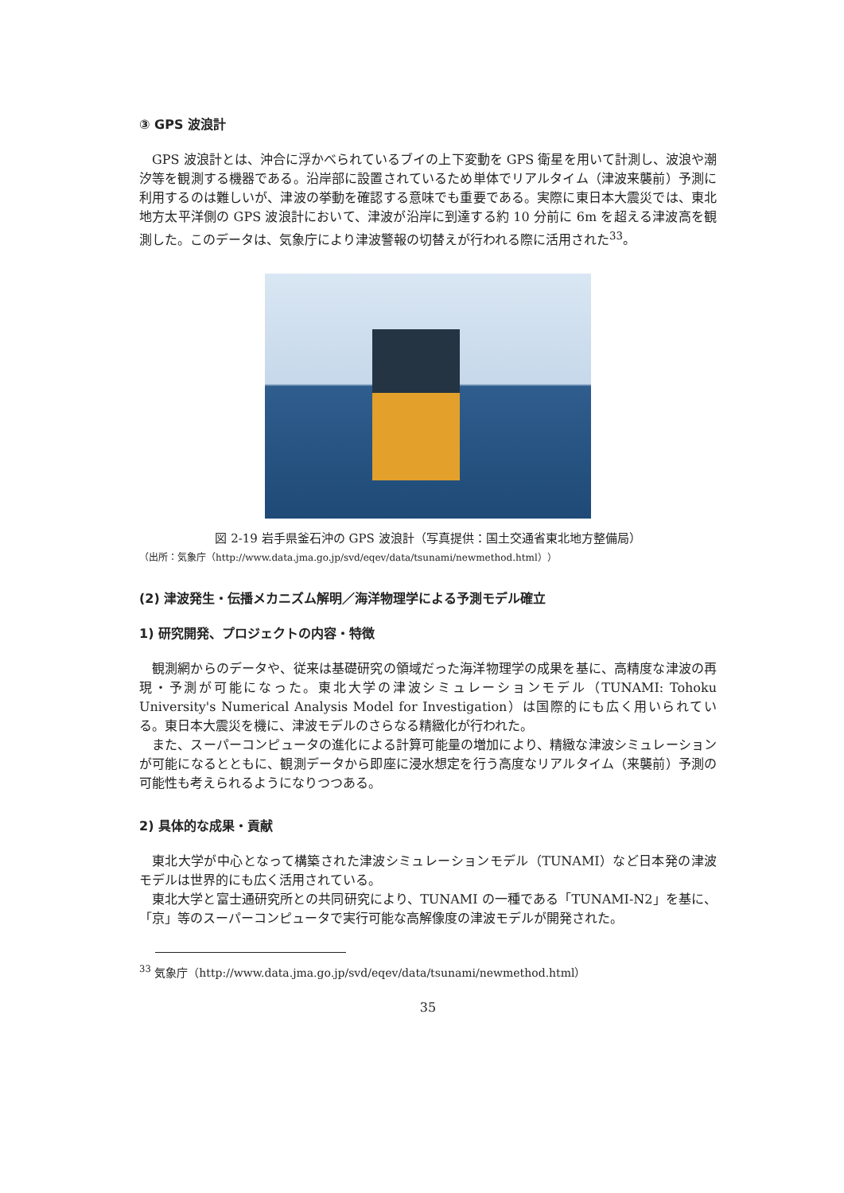③ GPS 波浪計
GPS 波浪計とは、沖合に浮かべられているブイの上下変動を GPS 衛星を用いて計測し、波浪や潮汐等を観測する機器である。沿岸部に設置されているため単体でリアルタイム（津波来襲前）予測に利用するのは難しいが、津波の挙動を確認する意味でも重要である。実際に東日本大震災では、東北地方太平洋側の GPS 波浪計において、津波が沿岸に到達する約 10 分前に 6m を超える津波高を観測した。このデータは、気象庁により津波警報の切替えが行われる際に活用された<sup>33</sup>。
図 2-19 岩手県釜石沖の GPS 波浪計（写真提供：国土交通省東北地方整備局）
（出所：気象庁（http://www.data.jma.go.jp/svd/eqev/data/tsunami/newmethod.html））
(2) 津波発生・伝播メカニズム解明／海洋物理学による予測モデル確立
1) 研究開発、プロジェクトの内容・特徴
観測網からのデータや、従来は基礎研究の領域だった海洋物理学の成果を基に、高精度な津波の再現・予測が可能になった。東北大学の津波シミュレーションモデル（TUNAMI: Tohoku University's Numerical Analysis Model for Investigation）は国際的にも広く用いられている。東日本大震災を機に、津波モデルのさらなる精緻化が行われた。
また、スーパーコンピュータの進化による計算可能量の増加により、精緻な津波シミュレーションが可能になるとともに、観測データから即座に浸水想定を行う高度なリアルタイム（来襲前）予測の可能性も考えられるようになりつつある。
2) 具体的な成果・貢献
東北大学が中心となって構築された津波シミュレーションモデル（TUNAMI）など日本発の津波モデルは世界的にも広く活用されている。
東北大学と富士通研究所との共同研究により、TUNAMI の一種である「TUNAMI-N2」を基に、「京」等のスーパーコンピュータで実行可能な高解像度の津波モデルが開発された。
<sup>33</sup> 気象庁（http://www.data.jma.go.jp/svd/eqev/data/tsunami/newmethod.html）
35